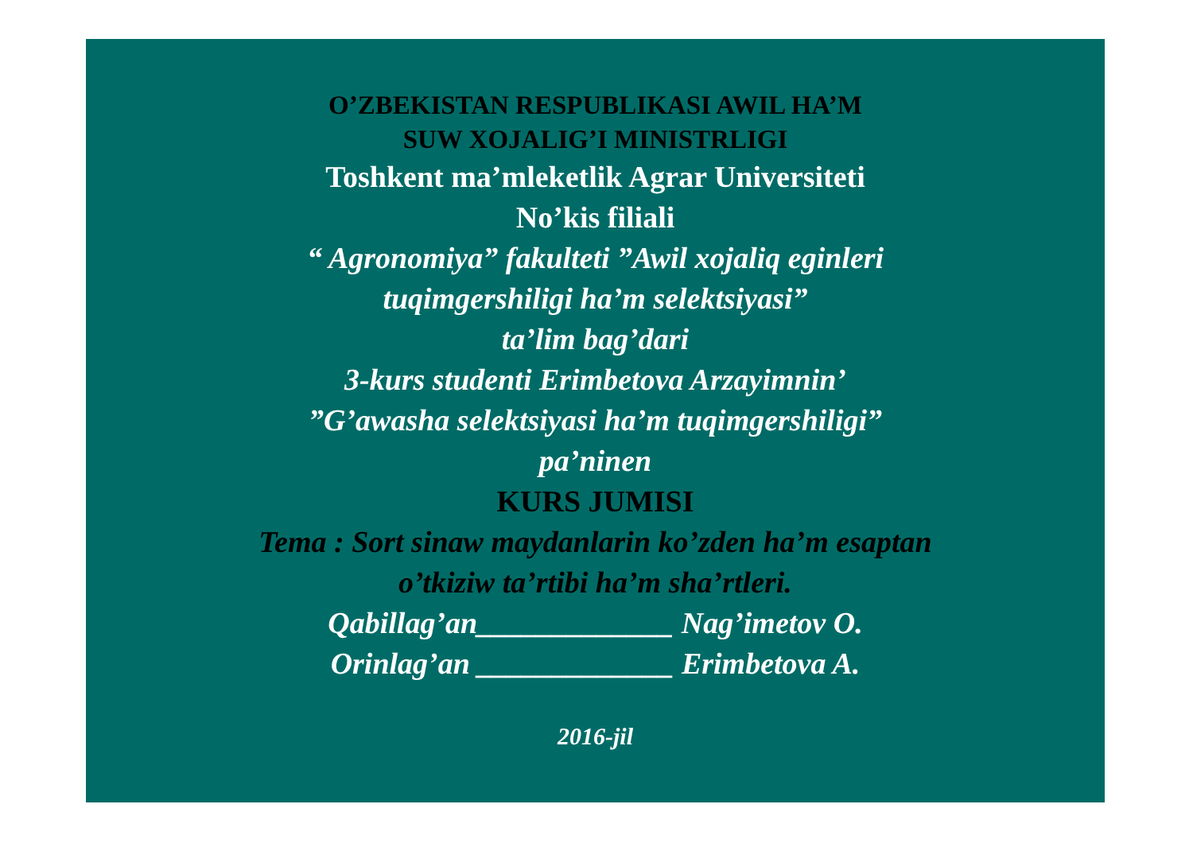O’ZBEKISTAN RESPUBLIKASI AWIL HA’M
SUW XOJALIG’I MINISTRLIGI
Toshkent ma’mleketlik Agrar Universiteti
No’kis filiali
“ Agronomiya” fakulteti ”Awil xojaliq eginleri
tuqimgershiligi ha’m selektsiyasi”
ta’lim bag’dari
3-kurs studenti Erimbetova Arzayimnin’
”G’awasha selektsiyasi ha’m tuqimgershiligi”
pa’ninen
KURS JUMISI
Tema : Sort sinaw maydanlarin ko’zden ha’m esaptan
o’tkiziw ta’rtibi ha’m sha’rtleri.
Qabillag’an_____________ Nag’imetov O.
Orinlag’an _____________ Erimbetova A.
2016-jil